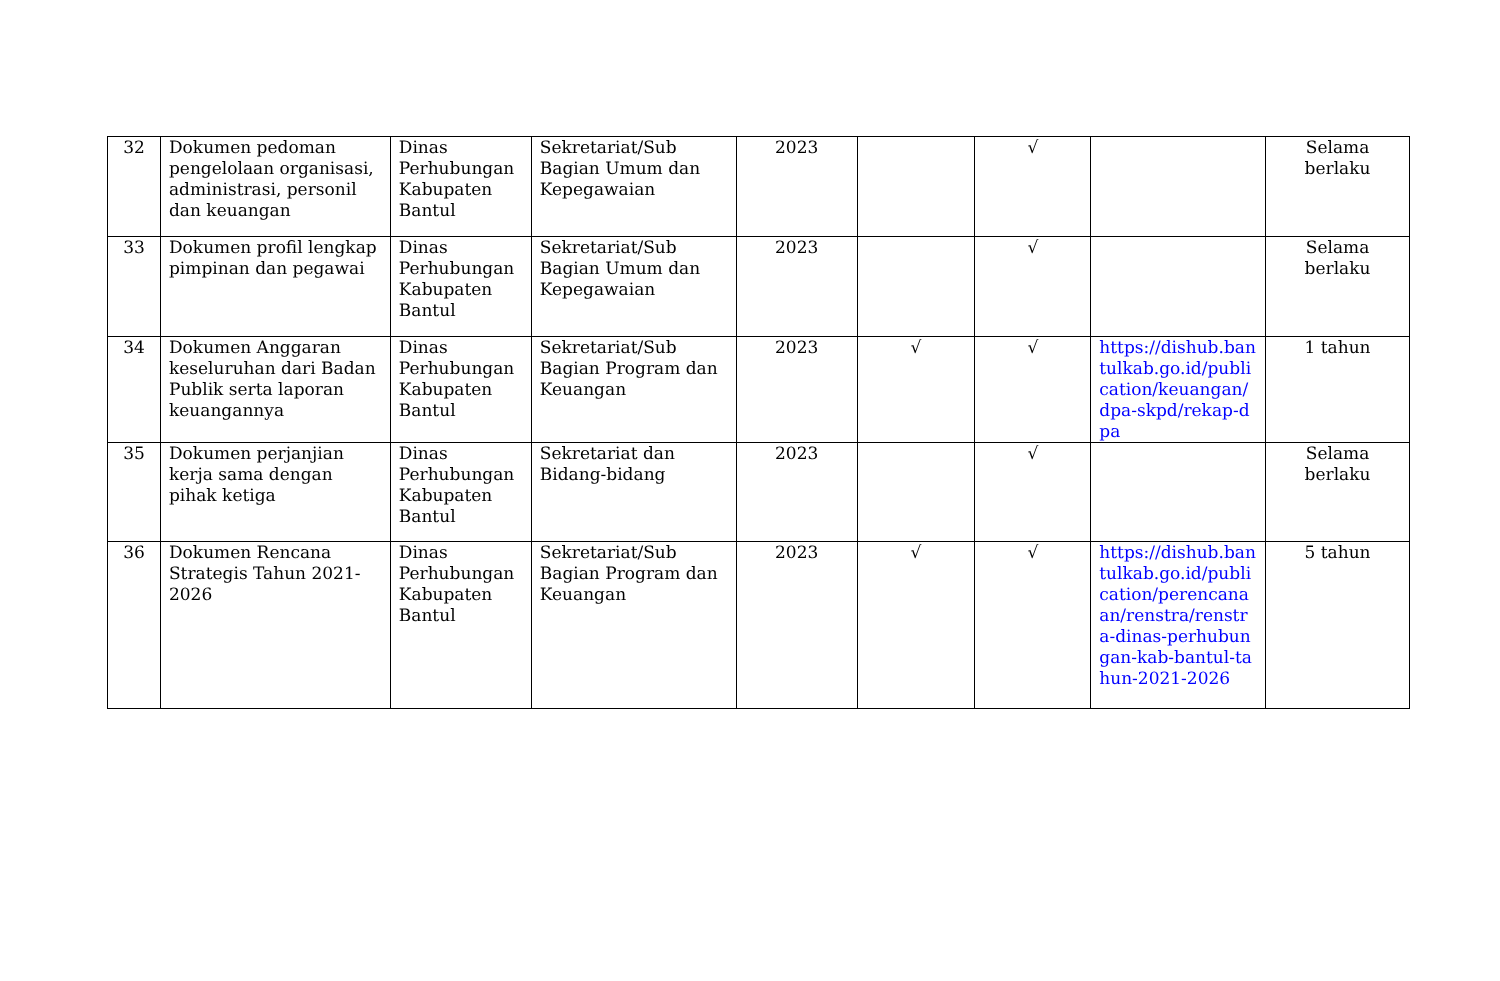| 32 | Dokumen pedoman pengelolaan organisasi, administrasi, personil dan keuangan | Dinas Perhubungan Kabupaten Bantul | Sekretariat/Sub Bagian Umum dan Kepegawaian | 2023 | | √ | | Selama berlaku |
| 33 | Dokumen profil lengkap pimpinan dan pegawai | Dinas Perhubungan Kabupaten Bantul | Sekretariat/Sub Bagian Umum dan Kepegawaian | 2023 | | √ | | Selama berlaku |
| 34 | Dokumen Anggaran keseluruhan dari Badan Publik serta laporan keuangannya | Dinas Perhubungan Kabupaten Bantul | Sekretariat/Sub Bagian Program dan Keuangan | 2023 | √ | √ | https://dishub.bantulkab.go.id/publication/keuangan/dpa-skpd/rekap-dpa | 1 tahun |
| 35 | Dokumen perjanjian kerja sama dengan pihak ketiga | Dinas Perhubungan Kabupaten Bantul | Sekretariat dan Bidang-bidang | 2023 | | √ | | Selama berlaku |
| 36 | Dokumen Rencana Strategis Tahun 2021-2026 | Dinas Perhubungan Kabupaten Bantul | Sekretariat/Sub Bagian Program dan Keuangan | 2023 | √ | √ | https://dishub.bantulkab.go.id/publication/perencanaan/renstra/renstra-dinas-perhubungan-kab-bantul-tahun-2021-2026 | 5 tahun |